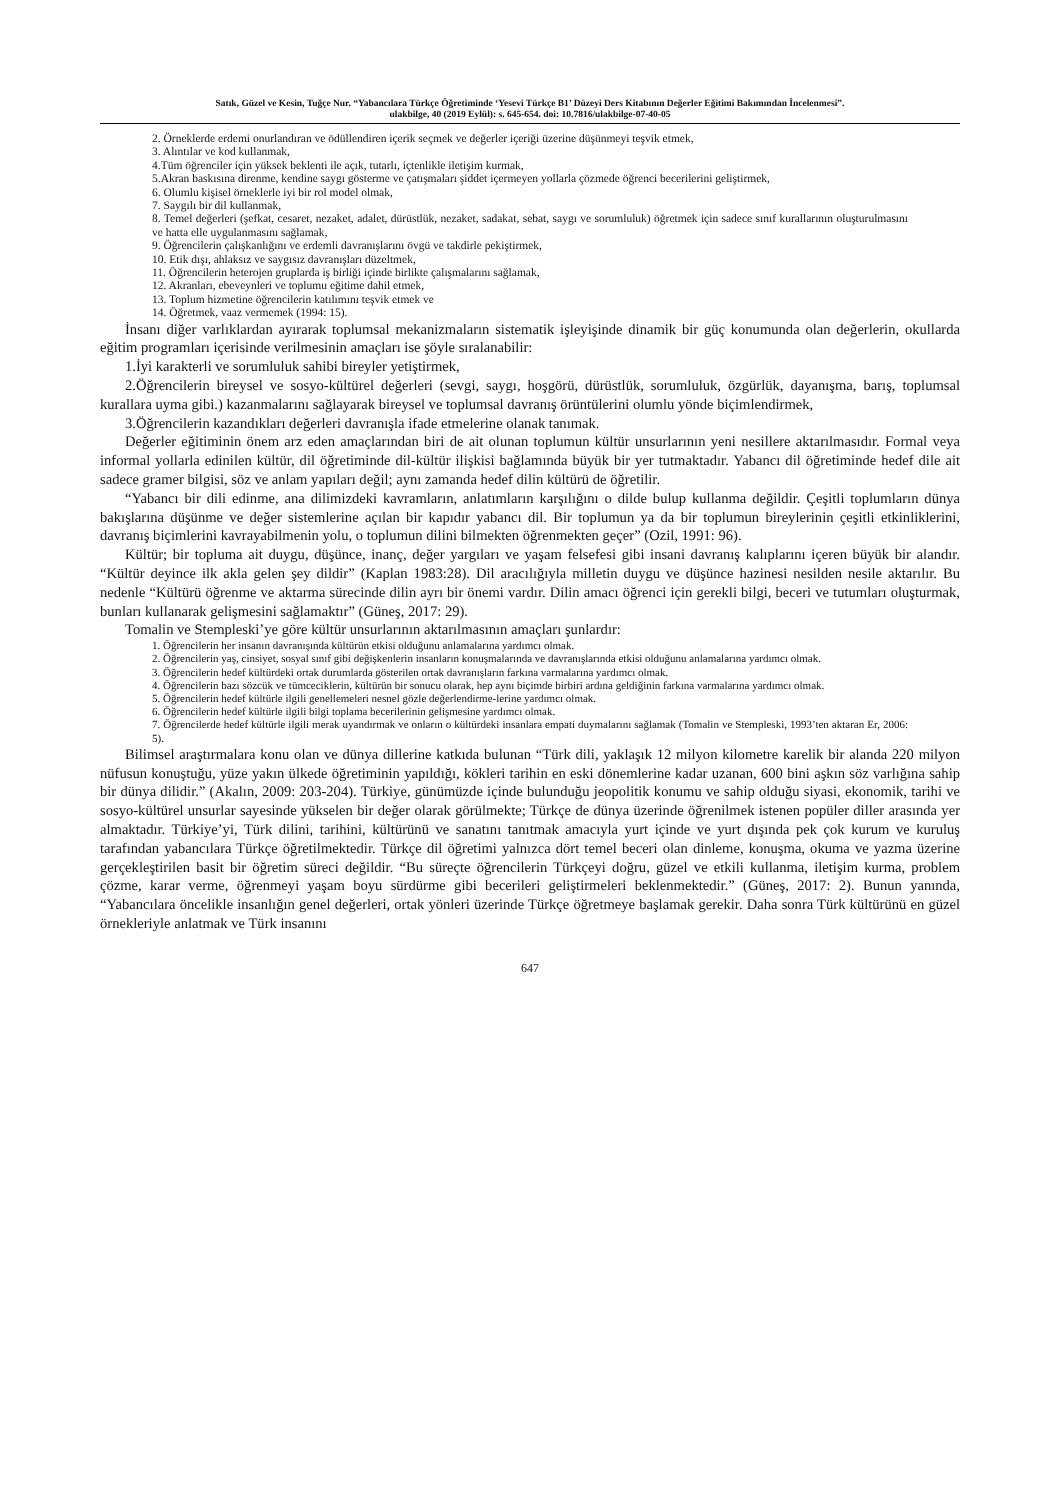Satık, Güzel ve Kesin, Tuğçe Nur. “Yabancılara Türkçe Öğretiminde ‘Yesevi Türkçe B1’ Düzeyi Ders Kitabının Değerler Eğitimi Bakımından İncelenmesi”.
ulakbilge, 40 (2019 Eylül): s. 645-654. doi: 10.7816/ulakbilge-07-40-05
2. Örneklerde erdemi onurlandıran ve ödüllendiren içerik seçmek ve değerler içeriği üzerine düşünmeyi teşvik etmek,
3. Alıntılar ve kod kullanmak,
4.Tüm öğrenciler için yüksek beklenti ile açık, tutarlı, içtenlikle iletişim kurmak,
5.Akran baskısına direnme, kendine saygı gösterme ve çatışmaları şiddet içermeyen yollarla çözmede öğrenci becerilerini geliştirmek,
6. Olumlu kişisel örneklerle iyi bir rol model olmak,
7. Saygılı bir dil kullanmak,
8. Temel değerleri (şefkat, cesaret, nezaket, adalet, dürüstlük, nezaket, sadakat, sebat, saygı ve sorumluluk) öğretmek için sadece sınıf kurallarının oluşturulmasını ve hatta elle uygulanmasını sağlamak,
9. Öğrencilerin çalışkanlığını ve erdemli davranışlarını övgü ve takdirle pekiştirmek,
10. Etik dışı, ahlaksız ve saygısız davranışları düzeltmek,
11. Öğrencilerin heterojen gruplarda iş birliği içinde birlikte çalışmalarını sağlamak,
12. Akranları, ebeveynleri ve toplumu eğitime dahil etmek,
13. Toplum hizmetine öğrencilerin katılımını teşvik etmek ve
14. Öğretmek, vaaz vermemek (1994: 15).
İnsanı diğer varlıklardan ayırarak toplumsal mekanizmaların sistematik işleyişinde dinamik bir güç konumunda olan değerlerin, okullarda eğitim programları içerisinde verilmesinin amaçları ise şöyle sıralanabilir:
1.İyi karakterli ve sorumluluk sahibi bireyler yetiştirmek,
2.Öğrencilerin bireysel ve sosyo-kültürel değerleri (sevgi, saygı, hoşgörü, dürüstlük, sorumluluk, özgürlük, dayanışma, barış, toplumsal kurallara uyma gibi.) kazanmalarını sağlayarak bireysel ve toplumsal davranış örüntülerini olumlu yönde biçimlendirmek,
3.Öğrencilerin kazandıkları değerleri davranışla ifade etmelerine olanak tanımak.
Değerler eğitiminin önem arz eden amaçlarından biri de ait olunan toplumun kültür unsurlarının yeni nesillere aktarılmasıdır. Formal veya informal yollarla edinilen kültür, dil öğretiminde dil-kültür ilişkisi bağlamında büyük bir yer tutmaktadır. Yabancı dil öğretiminde hedef dile ait sadece gramer bilgisi, söz ve anlam yapıları değil; aynı zamanda hedef dilin kültürü de öğretilir.
“Yabancı bir dili edinme, ana dilimizdeki kavramların, anlatımların karşılığını o dilde bulup kullanma değildir. Çeşitli toplumların dünya bakışlarına düşünme ve değer sistemlerine açılan bir kapıdır yabancı dil. Bir toplumun ya da bir toplumun bireylerinin çeşitli etkinliklerini, davranış biçimlerini kavrayabilmenin yolu, o toplumun dilini bilmekten öğrenmekten geçer” (Ozil, 1991: 96).
Kültür; bir topluma ait duygu, düşünce, inanç, değer yargıları ve yaşam felsefesi gibi insani davranış kalıplarını içeren büyük bir alandır. “Kültür deyince ilk akla gelen şey dildir” (Kaplan 1983:28). Dil aracılığıyla milletin duygu ve düşünce hazinesi nesilden nesile aktarılır. Bu nedenle “Kültürü öğrenme ve aktarma sürecinde dilin ayrı bir önemi vardır. Dilin amacı öğrenci için gerekli bilgi, beceri ve tutumları oluşturmak, bunları kullanarak gelişmesini sağlamaktır” (Güneş, 2017: 29).
Tomalin ve Stempleski’ye göre kültür unsurlarının aktarılmasının amaçları şunlardır:
1. Öğrencilerin her insanın davranışında kültürün etkisi olduğunu anlamalarına yardımcı olmak.
2. Öğrencilerin yaş, cinsiyet, sosyal sınıf gibi değişkenlerin insanların konuşmalarında ve davranışlarında etkisi olduğunu anlamalarına yardımcı olmak.
3. Öğrencilerin hedef kültürdeki ortak durumlarda gösterilen ortak davranışların farkına varmalarına yardımcı olmak.
4. Öğrencilerin bazı sözcük ve tümceciklerin, kültürün bir sonucu olarak, hep aynı biçimde birbiri ardına geldiğinin farkına varmalarına yardımcı olmak.
5. Öğrencilerin hedef kültürle ilgili genellemeleri nesnel gözle değerlendirme-lerine yardımcı olmak.
6. Öğrencilerin hedef kültürle ilgili bilgi toplama becerilerinin gelişmesine yardımcı olmak.
7. Öğrencilerde hedef kültürle ilgili merak uyandırmak ve onların o kültürdeki insanlara empati duymalarını sağlamak (Tomalin ve Stempleski, 1993’ten aktaran Er, 2006: 5).
Bilimsel araştırmalara konu olan ve dünya dillerine katkıda bulunan “Türk dili, yaklaşık 12 milyon kilometre karelik bir alanda 220 milyon nüfusun konuştuğu, yüze yakın ülkede öğretiminin yapıldığı, kökleri tarihin en eski dönemlerine kadar uzanan, 600 bini aşkın söz varlığına sahip bir dünya dilidir.” (Akalın, 2009: 203-204). Türkiye, günümüzde içinde bulunduğu jeopolitik konumu ve sahip olduğu siyasi, ekonomik, tarihi ve sosyo-kültürel unsurlar sayesinde yükselen bir değer olarak görülmekte; Türkçe de dünya üzerinde öğrenilmek istenen popüler diller arasında yer almaktadır. Türkiye’yi, Türk dilini, tarihini, kültürünü ve sanatını tanıtmak amacıyla yurt içinde ve yurt dışında pek çok kurum ve kuruluş tarafından yabancılara Türkçe öğretilmektedir. Türkçe dil öğretimi yalnızca dört temel beceri olan dinleme, konuşma, okuma ve yazma üzerine gerçekleştirilen basit bir öğretim süreci değildir. “Bu süreçte öğrencilerin Türkçeyi doğru, güzel ve etkili kullanma, iletişim kurma, problem çözme, karar verme, öğrenmeyi yaşam boyu sürdürme gibi becerileri geliştirmeleri beklenmektedir.” (Güneş, 2017: 2). Bunun yanında, “Yabancılara öncelikle insanlığın genel değerleri, ortak yönleri üzerinde Türkçe öğretmeye başlamak gerekir. Daha sonra Türk kültürünü en güzel örnekleriyle anlatmak ve Türk insanını
647